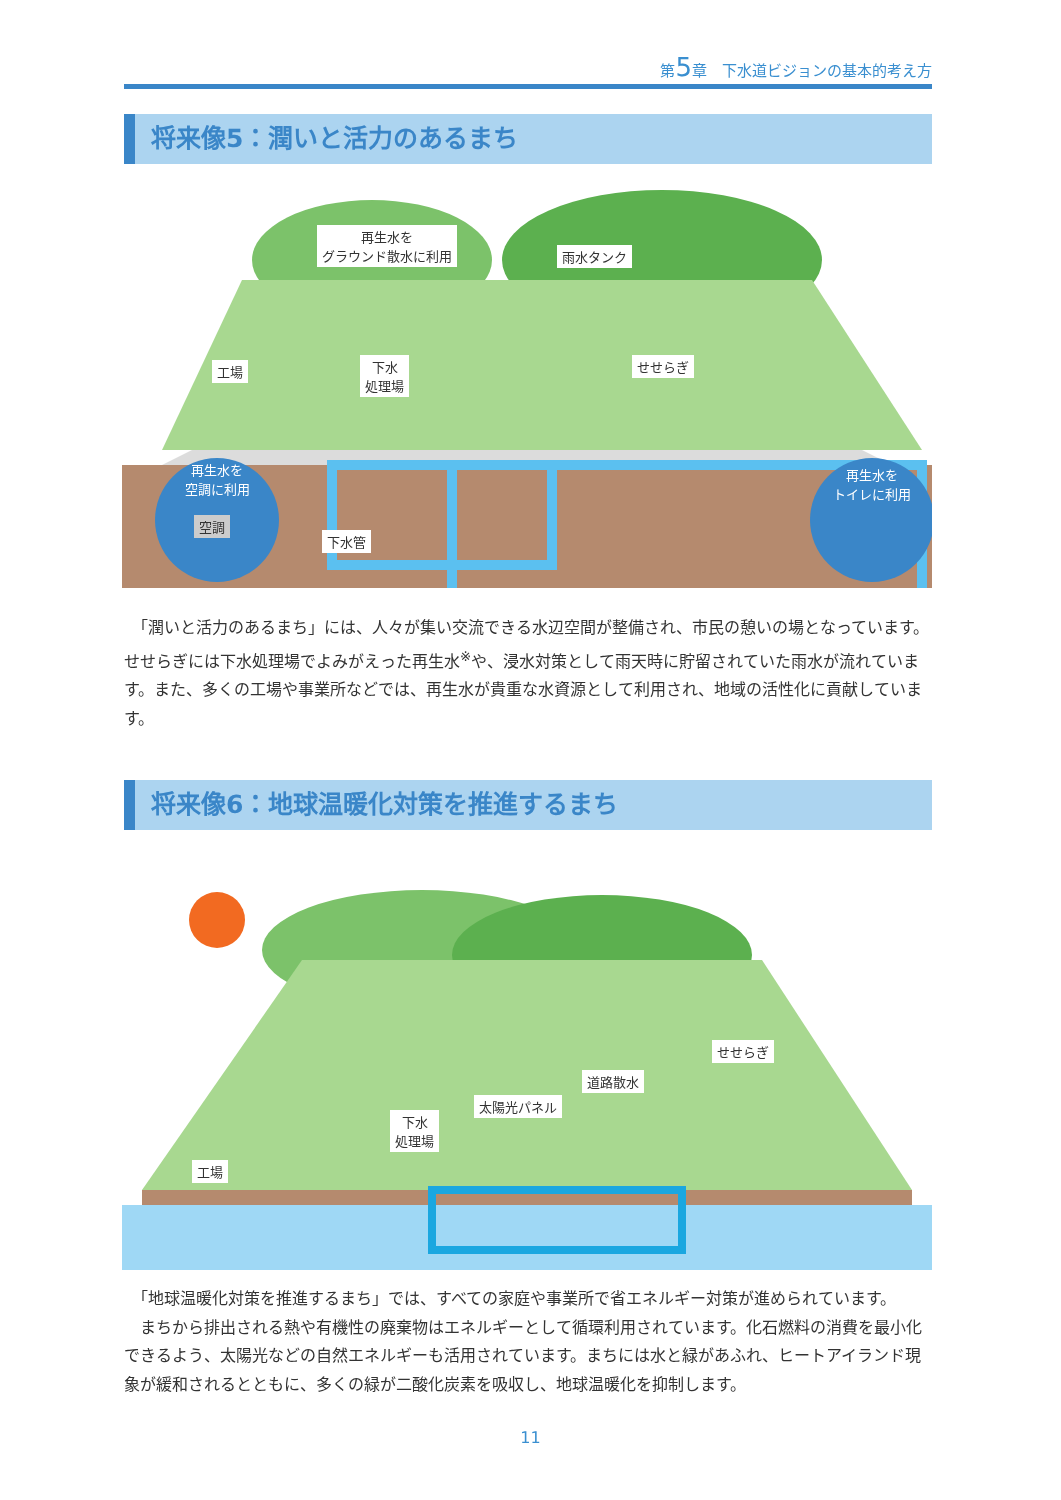第5章　下水道ビジョンの基本的考え方
将来像5：潤いと活力のあるまち
再生水を
グラウンド散水に利用
雨水タンク
工場
下水
処理場
せせらぎ
再生水を
空調に利用
空調
下水管
再生水を
トイレに利用
　「潤いと活力のあるまち」には、人々が集い交流できる水辺空間が整備され、市民の憩いの場となっています。せせらぎには下水処理場でよみがえった再生水<sup>※</sup>や、浸水対策として雨天時に貯留されていた雨水が流れています。また、多くの工場や事業所などでは、再生水が貴重な水資源として利用され、地域の活性化に貢献しています。
将来像6：地球温暖化対策を推進するまち
せせらぎ
道路散水
太陽光パネル
下水
処理場
工場
　「地球温暖化対策を推進するまち」では、すべての家庭や事業所で省エネルギー対策が進められています。
　まちから排出される熱や有機性の廃棄物はエネルギーとして循環利用されています。化石燃料の消費を最小化できるよう、太陽光などの自然エネルギーも活用されています。まちには水と緑があふれ、ヒートアイランド現象が緩和されるとともに、多くの緑が二酸化炭素を吸収し、地球温暖化を抑制します。
11